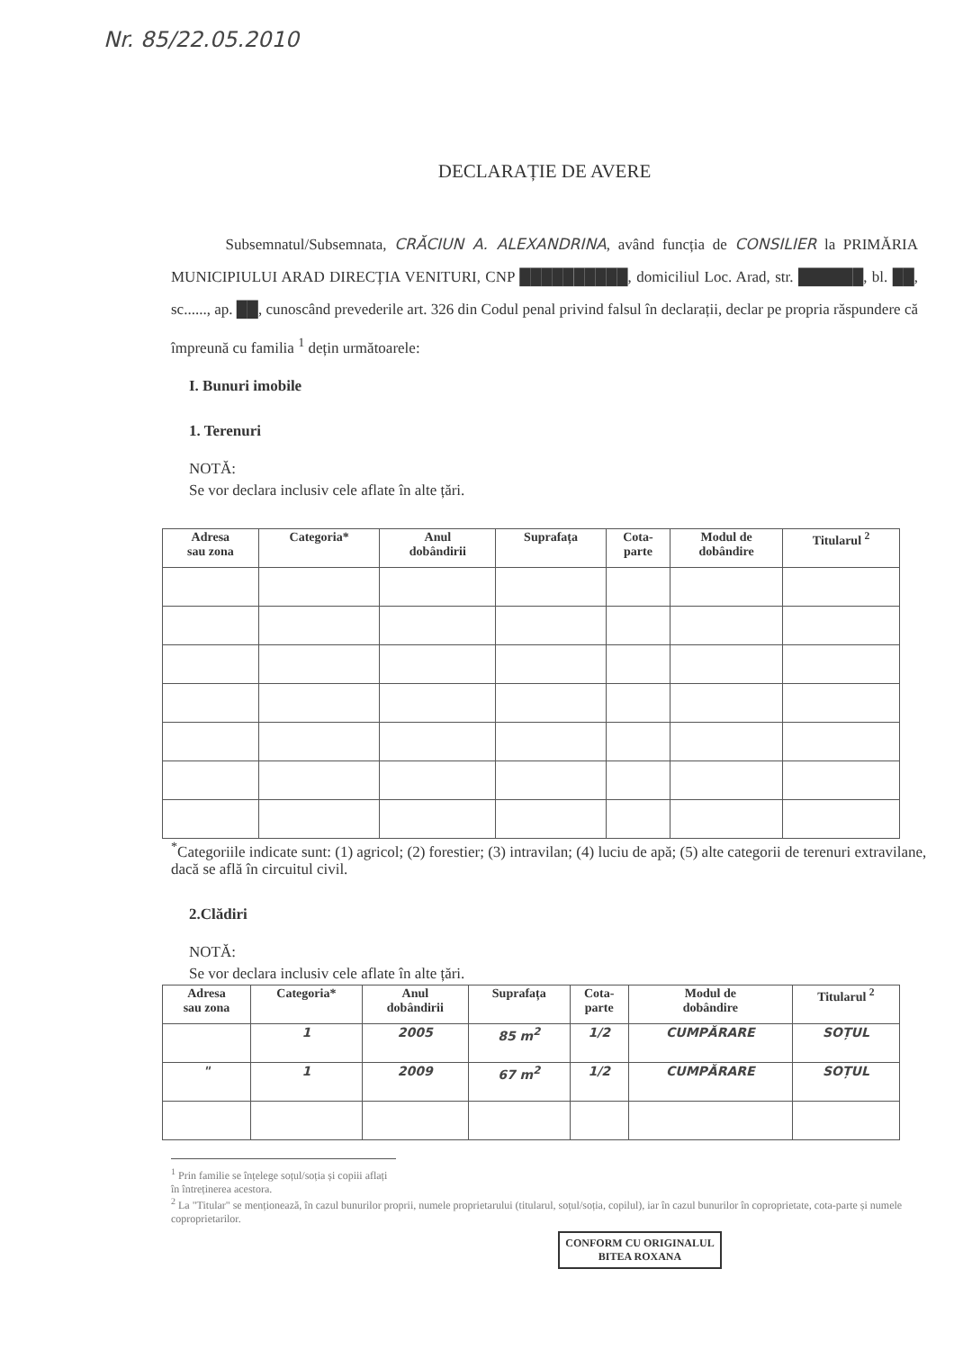Nr. 85/22.05.2010
DECLARAȚIE DE AVERE
Subsemnatul/Subsemnata, CRĂCIUN A. ALEXANDRINA, având funcția de CONSILIER la PRIMĂRIA MUNICIPIULUI ARAD DIRECȚIA VENITURI, CNP ██████████, domiciliul Loc. Arad, str. ██████, bl. ██, sc......, ap. ██, cunoscând prevederile art. 326 din Codul penal privind falsul în declarații, declar pe propria răspundere că împreună cu familia <sup>1</sup> dețin următoarele:
I. Bunuri imobile
1. Terenuri
NOTĂ:
Se vor declara inclusiv cele aflate în alte țări.
| Adresa sau zona | Categoria* | Anul dobândirii | Suprafața | Cota- parte | Modul de dobândire | Titularul <sup>2</sup> |
| --- | --- | --- | --- | --- | --- | --- |
<sup>*</sup> Categoriile indicate sunt: (1) agricol; (2) forestier; (3) intravilan; (4) luciu de apă; (5) alte categorii de terenuri extravilane, dacă se află în circuitul civil.
2.Clădiri
NOTĂ:
Se vor declara inclusiv cele aflate în alte țări.
| Adresa sau zona | Categoria* | Anul dobândirii | Suprafața | Cota- parte | Modul de dobândire | Titularul <sup>2</sup> |
| --- | --- | --- | --- | --- | --- | --- |
| | 1 | 2005 | 85 m<sup>2</sup> | 1/2 | CUMPĂRARE | SOȚUL |
| " | 1 | 2009 | 67 m<sup>2</sup> | 1/2 | CUMPĂRARE | SOȚUL |
<sup>1</sup> Prin familie se înțelege soțul/soția și copiii aflați în întreținerea acestora.
<sup>2</sup> La "Titular" se menționează, în cazul bunurilor proprii, numele proprietarului (titularul, soțul/soția, copilul), iar în cazul bunurilor în coproprietate, cota-parte și numele coproprietarilor.
CONFORM CU ORIGINALUL
BITEA ROXANA